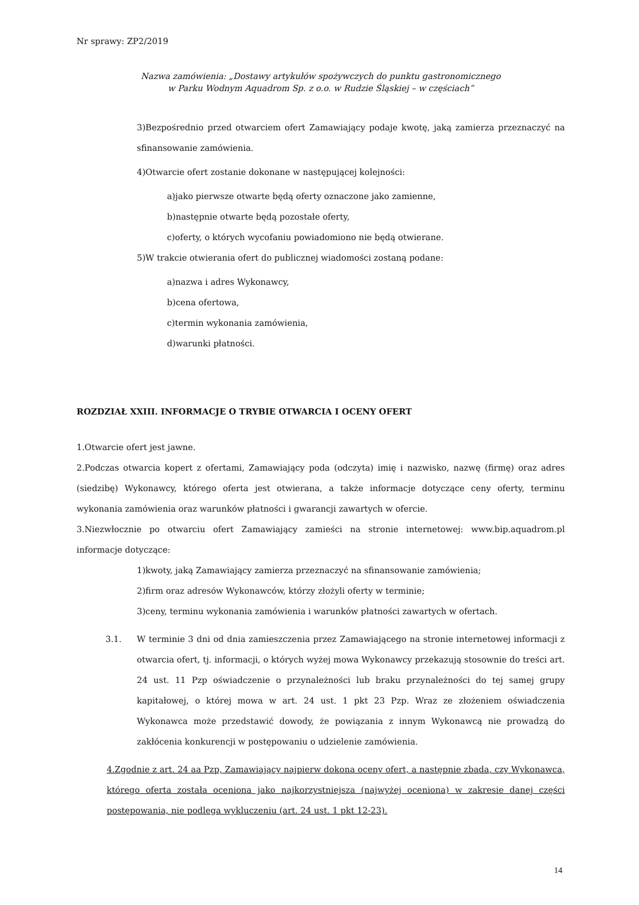Nr sprawy: ZP2/2019
Nazwa zamówienia: „Dostawy artykułów spożywczych do punktu gastronomicznego
w Parku Wodnym Aquadrom Sp. z o.o. w Rudzie Śląskiej – w częściach”
3)Bezpośrednio przed otwarciem ofert Zamawiający podaje kwotę, jaką zamierza przeznaczyć na sfinansowanie zamówienia.
4)Otwarcie ofert zostanie dokonane w następującej kolejności:
a)jako pierwsze otwarte będą oferty oznaczone jako zamienne,
b)następnie otwarte będą pozostałe oferty,
c)oferty, o których wycofaniu powiadomiono nie będą otwierane.
5)W trakcie otwierania ofert do publicznej wiadomości zostaną podane:
a)nazwa i adres Wykonawcy,
b)cena ofertowa,
c)termin wykonania zamówienia,
d)warunki płatności.
ROZDZIAŁ XXIII. INFORMACJE O TRYBIE OTWARCIA I OCENY OFERT
1.Otwarcie ofert jest jawne.
2.Podczas otwarcia kopert z ofertami, Zamawiający poda (odczyta) imię i nazwisko, nazwę (firmę) oraz adres (siedzibę) Wykonawcy, którego oferta jest otwierana, a także informacje dotyczące ceny oferty, terminu wykonania zamówienia oraz warunków płatności i gwarancji zawartych w ofercie.
3.Niezwłocznie po otwarciu ofert Zamawiający zamieści na stronie internetowej: www.bip.aquadrom.pl informacje dotyczące:
1)kwoty, jaką Zamawiający zamierza przeznaczyć na sfinansowanie zamówienia;
2)firm oraz adresów Wykonawców, którzy złożyli oferty w terminie;
3)ceny, terminu wykonania zamówienia i warunków płatności zawartych w ofertach.
3.1. W terminie 3 dni od dnia zamieszczenia przez Zamawiającego na stronie internetowej informacji z otwarcia ofert, tj. informacji, o których wyżej mowa Wykonawcy przekazują stosownie do treści art. 24 ust. 11 Pzp oświadczenie o przynależności lub braku przynależności do tej samej grupy kapitałowej, o której mowa w art. 24 ust. 1 pkt 23 Pzp. Wraz ze złożeniem oświadczenia Wykonawca może przedstawić dowody, że powiązania z innym Wykonawcą nie prowadzą do zakłócenia konkurencji w postępowaniu o udzielenie zamówienia.
4.Zgodnie z art. 24 aa Pzp, Zamawiający najpierw dokona oceny ofert, a następnie zbada, czy Wykonawca, którego oferta została oceniona jako najkorzystniejsza (najwyżej oceniona) w zakresie danej części postępowania, nie podlega wykluczeniu (art. 24 ust. 1 pkt 12-23).
14